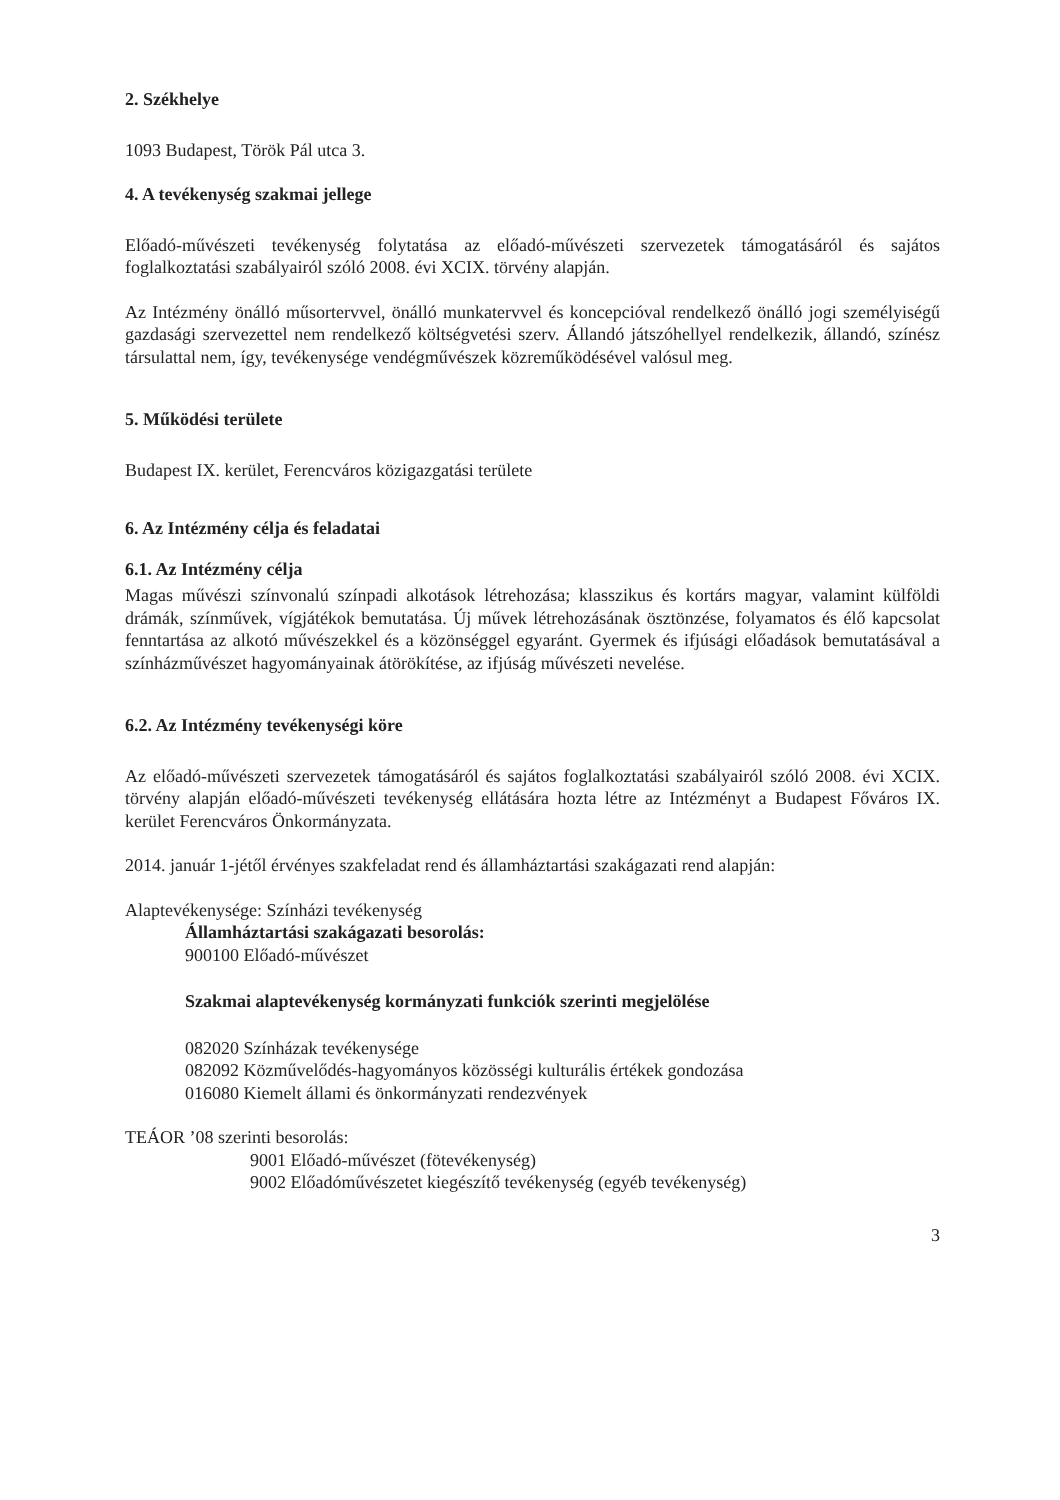2. Székhelye
1093 Budapest, Török Pál utca 3.
4. A tevékenység szakmai jellege
Előadó-művészeti tevékenység folytatása az előadó-művészeti szervezetek támogatásáról és sajátos foglalkoztatási szabályairól szóló 2008. évi XCIX. törvény alapján.
Az Intézmény önálló műsortervvel, önálló munkatervvel és koncepcióval rendelkező önálló jogi személyiségű gazdasági szervezettel nem rendelkező költségvetési szerv. Állandó játszóhellyel rendelkezik, állandó, színész társulattal nem, így, tevékenysége vendégművészek közreműködésével valósul meg.
5. Működési területe
Budapest IX. kerület, Ferencváros közigazgatási területe
6. Az Intézmény célja és feladatai
6.1. Az Intézmény célja
Magas művészi színvonalú színpadi alkotások létrehozása; klasszikus és kortárs magyar, valamint külföldi drámák, színművek, vígjátékok bemutatása. Új művek létrehozásának ösztönzése, folyamatos és élő kapcsolat fenntartása az alkotó művészekkel és a közönséggel egyaránt. Gyermek és ifjúsági előadások bemutatásával a színházművészet hagyományainak átörökítése, az ifjúság művészeti nevelése.
6.2. Az Intézmény tevékenységi köre
Az előadó-művészeti szervezetek támogatásáról és sajátos foglalkoztatási szabályairól szóló 2008. évi XCIX. törvény alapján előadó-művészeti tevékenység ellátására hozta létre az Intézményt a Budapest Főváros IX. kerület Ferencváros Önkormányzata.
2014. január 1-jétől érvényes szakfeladat rend és államháztartási szakágazati rend alapján:
Alaptevékenysége: Színházi tevékenység
Államháztartási szakágazati besorolás:
900100 Előadó-művészet
Szakmai alaptevékenység kormányzati funkciók szerinti megjelölése
082020 Színházak tevékenysége
082092 Közművelődés-hagyományos közösségi kulturális értékek gondozása
016080 Kiemelt állami és önkormányzati rendezvények
TEÁOR ’08 szerinti besorolás:
9001 Előadó-művészet (fötevékenység)
9002 Előadóművészetet kiegészítő tevékenység (egyéb tevékenység)
3